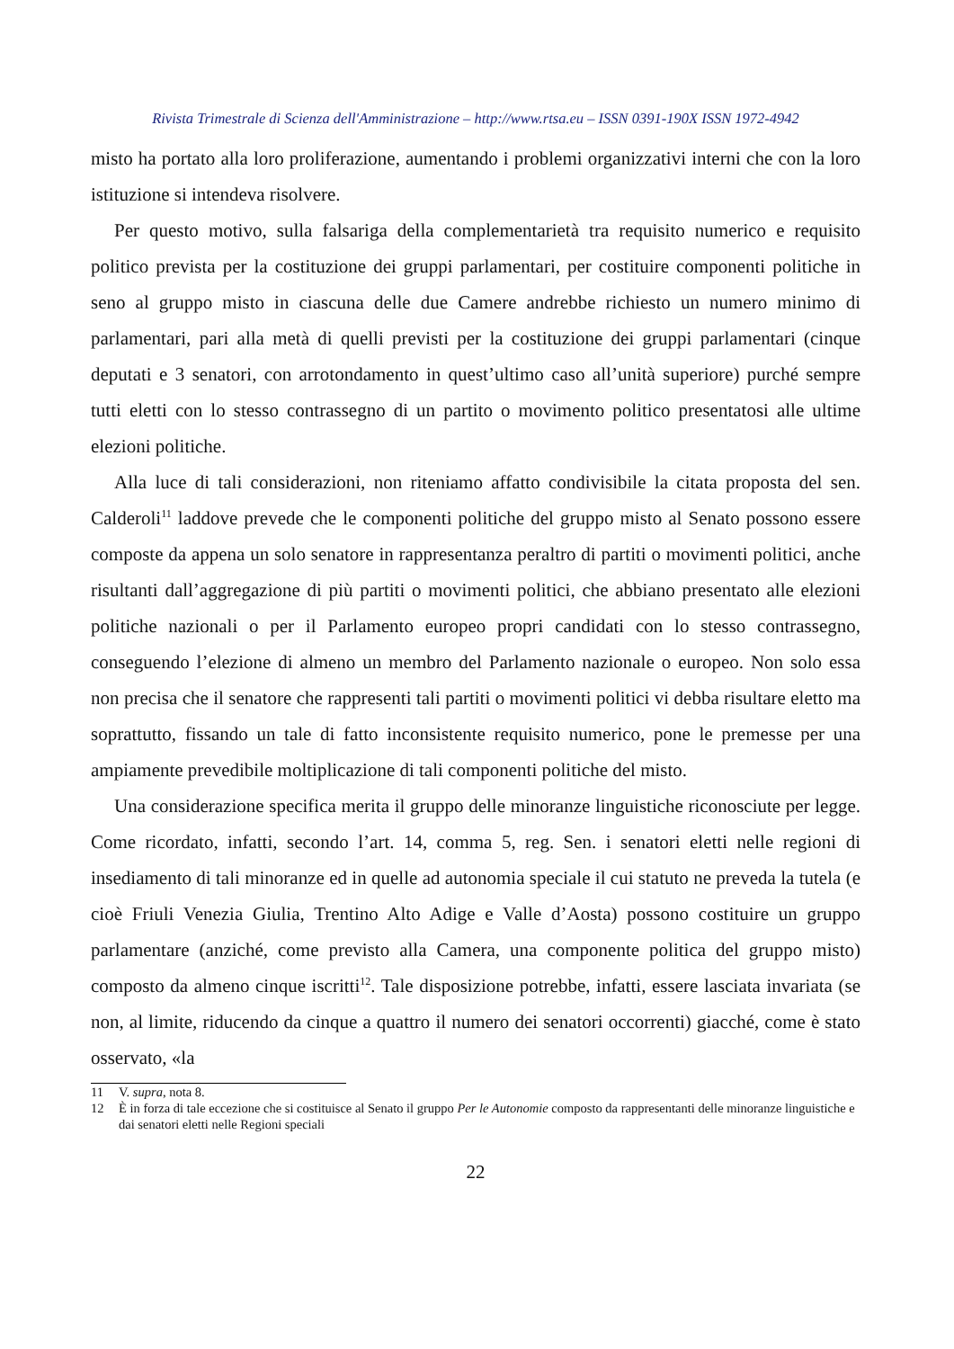Rivista Trimestrale di Scienza dell'Amministrazione – http://www.rtsa.eu – ISSN 0391-190X ISSN 1972-4942
misto ha portato alla loro proliferazione, aumentando i problemi organizzativi interni che con la loro istituzione si intendeva risolvere.
Per questo motivo, sulla falsariga della complementarietà tra requisito numerico e requisito politico prevista per la costituzione dei gruppi parlamentari, per costituire componenti politiche in seno al gruppo misto in ciascuna delle due Camere andrebbe richiesto un numero minimo di parlamentari, pari alla metà di quelli previsti per la costituzione dei gruppi parlamentari (cinque deputati e 3 senatori, con arrotondamento in quest’ultimo caso all’unità superiore) purché sempre tutti eletti con lo stesso contrassegno di un partito o movimento politico presentatosi alle ultime elezioni politiche.
Alla luce di tali considerazioni, non riteniamo affatto condivisibile la citata proposta del sen. Calderoli<sup>11</sup> laddove prevede che le componenti politiche del gruppo misto al Senato possono essere composte da appena un solo senatore in rappresentanza peraltro di partiti o movimenti politici, anche risultanti dall’aggregazione di più partiti o movimenti politici, che abbiano presentato alle elezioni politiche nazionali o per il Parlamento europeo propri candidati con lo stesso contrassegno, conseguendo l’elezione di almeno un membro del Parlamento nazionale o europeo. Non solo essa non precisa che il senatore che rappresenti tali partiti o movimenti politici vi debba risultare eletto ma soprattutto, fissando un tale di fatto inconsistente requisito numerico, pone le premesse per una ampiamente prevedibile moltiplicazione di tali componenti politiche del misto.
Una considerazione specifica merita il gruppo delle minoranze linguistiche riconosciute per legge. Come ricordato, infatti, secondo l’art. 14, comma 5, reg. Sen. i senatori eletti nelle regioni di insediamento di tali minoranze ed in quelle ad autonomia speciale il cui statuto ne preveda la tutela (e cioè Friuli Venezia Giulia, Trentino Alto Adige e Valle d’Aosta) possono costituire un gruppo parlamentare (anziché, come previsto alla Camera, una componente politica del gruppo misto) composto da almeno cinque iscritti<sup>12</sup>. Tale disposizione potrebbe, infatti, essere lasciata invariata (se non, al limite, riducendo da cinque a quattro il numero dei senatori occorrenti) giacché, come è stato osservato, «la
11 V. supra, nota 8.
12 È in forza di tale eccezione che si costituisce al Senato il gruppo Per le Autonomie composto da rappresentanti delle minoranze linguistiche e dai senatori eletti nelle Regioni speciali
22